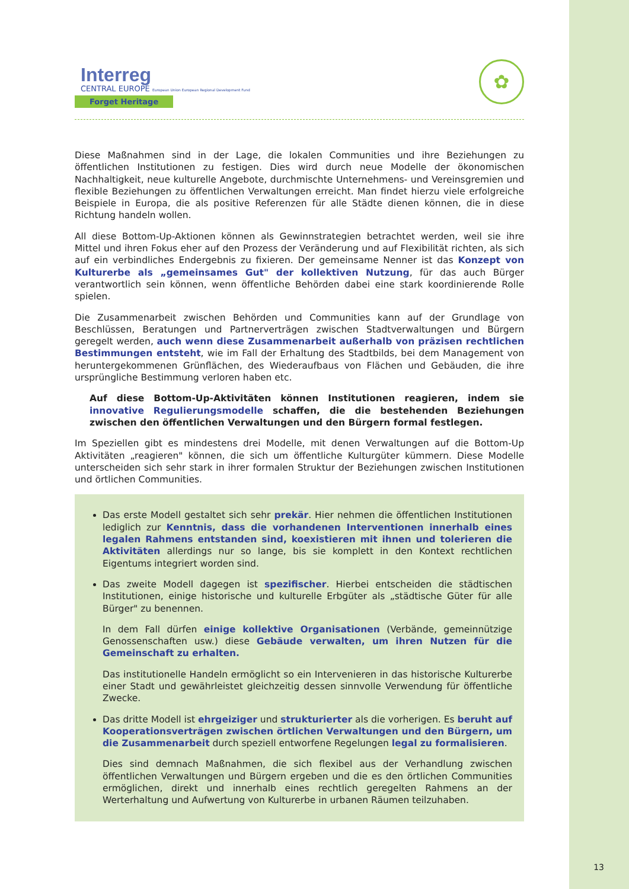Interreg
CENTRAL EUROPE European Union European Regional Development Fund
Forget Heritage
✿
Diese Maßnahmen sind in der Lage, die lokalen Communities und ihre Beziehungen zu öffentlichen Institutionen zu festigen. Dies wird durch neue Modelle der ökonomischen Nachhaltigkeit, neue kulturelle Angebote, durchmischte Unternehmens- und Vereinsgremien und flexible Beziehungen zu öffentlichen Verwaltungen erreicht. Man findet hierzu viele erfolgreiche Beispiele in Europa, die als positive Referenzen für alle Städte dienen können, die in diese Richtung handeln wollen.
All diese Bottom-Up-Aktionen können als Gewinnstrategien betrachtet werden, weil sie ihre Mittel und ihren Fokus eher auf den Prozess der Veränderung und auf Flexibilität richten, als sich auf ein verbindliches Endergebnis zu fixieren. Der gemeinsame Nenner ist das Konzept von Kulturerbe als „gemeinsames Gut" der kollektiven Nutzung, für das auch Bürger verantwortlich sein können, wenn öffentliche Behörden dabei eine stark koordinierende Rolle spielen.
Die Zusammenarbeit zwischen Behörden und Communities kann auf der Grundlage von Beschlüssen, Beratungen und Partnerverträgen zwischen Stadtverwaltungen und Bürgern geregelt werden, auch wenn diese Zusammenarbeit außerhalb von präzisen rechtlichen Bestimmungen entsteht, wie im Fall der Erhaltung des Stadtbilds, bei dem Management von heruntergekommenen Grünflächen, des Wiederaufbaus von Flächen und Gebäuden, die ihre ursprüngliche Bestimmung verloren haben etc.
Auf diese Bottom-Up-Aktivitäten können Institutionen reagieren, indem sie innovative Regulierungsmodelle schaffen, die die bestehenden Beziehungen zwischen den öffentlichen Verwaltungen und den Bürgern formal festlegen.
Im Speziellen gibt es mindestens drei Modelle, mit denen Verwaltungen auf die Bottom-Up Aktivitäten „reagieren" können, die sich um öffentliche Kulturgüter kümmern. Diese Modelle unterscheiden sich sehr stark in ihrer formalen Struktur der Beziehungen zwischen Institutionen und örtlichen Communities.
Das erste Modell gestaltet sich sehr prekär. Hier nehmen die öffentlichen Institutionen lediglich zur Kenntnis, dass die vorhandenen Interventionen innerhalb eines legalen Rahmens entstanden sind, koexistieren mit ihnen und tolerieren die Aktivitäten allerdings nur so lange, bis sie komplett in den Kontext rechtlichen Eigentums integriert worden sind.
Das zweite Modell dagegen ist spezifischer. Hierbei entscheiden die städtischen Institutionen, einige historische und kulturelle Erbgüter als „städtische Güter für alle Bürger" zu benennen.
In dem Fall dürfen einige kollektive Organisationen (Verbände, gemeinnützige Genossenschaften usw.) diese Gebäude verwalten, um ihren Nutzen für die Gemeinschaft zu erhalten.
Das institutionelle Handeln ermöglicht so ein Intervenieren in das historische Kulturerbe einer Stadt und gewährleistet gleichzeitig dessen sinnvolle Verwendung für öffentliche Zwecke.
Das dritte Modell ist ehrgeiziger und strukturierter als die vorherigen. Es beruht auf Kooperationsverträgen zwischen örtlichen Verwaltungen und den Bürgern, um die Zusammenarbeit durch speziell entworfene Regelungen legal zu formalisieren.
Dies sind demnach Maßnahmen, die sich flexibel aus der Verhandlung zwischen öffentlichen Verwaltungen und Bürgern ergeben und die es den örtlichen Communities ermöglichen, direkt und innerhalb eines rechtlich geregelten Rahmens an der Werterhaltung und Aufwertung von Kulturerbe in urbanen Räumen teilzuhaben.
13